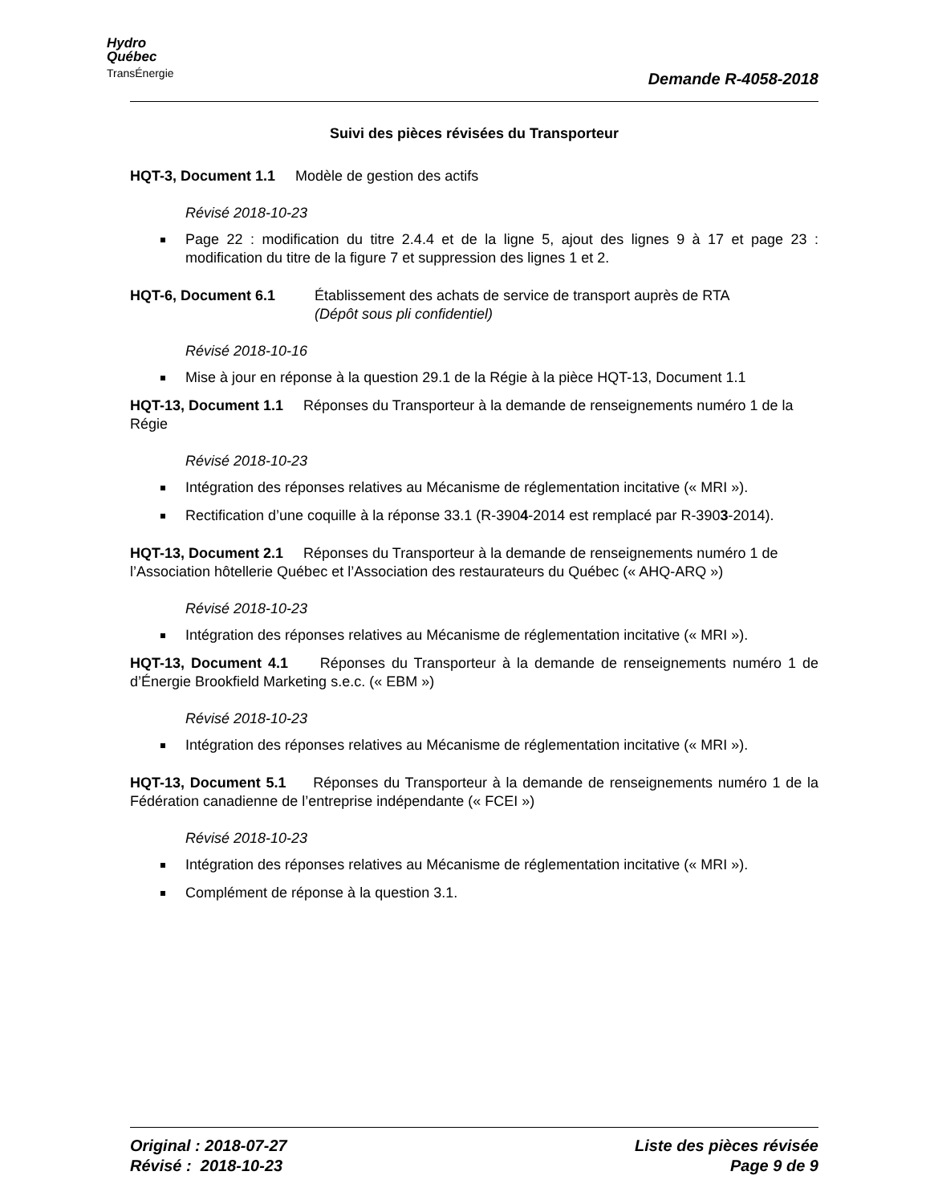Hydro
Québec
TransÉnergie
Demande R-4058-2018
Suivi des pièces révisées du Transporteur
HQT-3, Document 1.1 Modèle de gestion des actifs
Révisé 2018-10-23
Page 22 : modification du titre 2.4.4 et de la ligne 5, ajout des lignes 9 à 17 et page 23 : modification du titre de la figure 7 et suppression des lignes 1 et 2.
HQT-6, Document 6.1 Établissement des achats de service de transport auprès de RTA
(Dépôt sous pli confidentiel)
Révisé 2018-10-16
Mise à jour en réponse à la question 29.1 de la Régie à la pièce HQT-13, Document 1.1
HQT-13, Document 1.1 Réponses du Transporteur à la demande de renseignements numéro 1 de la Régie
Révisé 2018-10-23
Intégration des réponses relatives au Mécanisme de réglementation incitative (« MRI »).
Rectification d’une coquille à la réponse 33.1 (R-3904-2014 est remplacé par R-3903-2014).
HQT-13, Document 2.1 Réponses du Transporteur à la demande de renseignements numéro 1 de l’Association hôtellerie Québec et l’Association des restaurateurs du Québec (« AHQ-ARQ »)
Révisé 2018-10-23
Intégration des réponses relatives au Mécanisme de réglementation incitative (« MRI »).
HQT-13, Document 4.1 Réponses du Transporteur à la demande de renseignements numéro 1 de d’Énergie Brookfield Marketing s.e.c. (« EBM »)
Révisé 2018-10-23
Intégration des réponses relatives au Mécanisme de réglementation incitative (« MRI »).
HQT-13, Document 5.1 Réponses du Transporteur à la demande de renseignements numéro 1 de la Fédération canadienne de l’entreprise indépendante (« FCEI »)
Révisé 2018-10-23
Intégration des réponses relatives au Mécanisme de réglementation incitative (« MRI »).
Complément de réponse à la question 3.1.
Original : 2018-07-27
Révisé : 2018-10-23
Liste des pièces révisée
Page 9 de 9